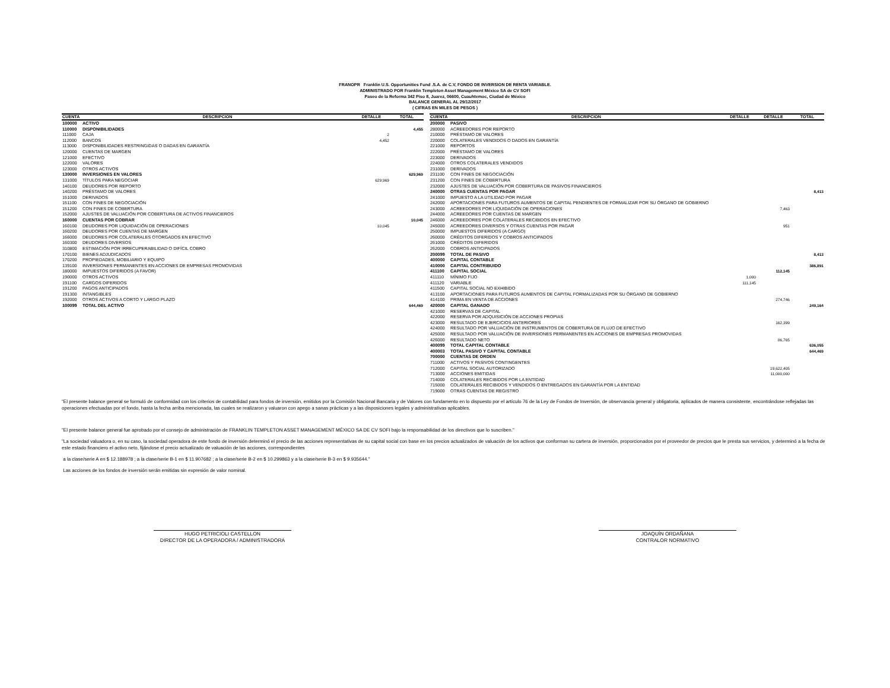FRANOPR Franklin U.S. Opportunities Fund .S.A. de C.V, FONDO DE INVERSION DE RENTA VARIABLE.
ADMINISTRADO POR Franklin Templeton Asset Management México SA de CV SOFI
Paseo de la Reforma 342 Piso 8, Juarez, 06600, Cuauhtemoc, Ciudad de México
BALANCE GENERAL AL 29/12/2017
( CIFRAS EN MILES DE PESOS )
| CUENTA | DESCRIPCION | DETALLE | TOTAL |
| --- | --- | --- | --- |
| 100000 | ACTIVO | | |
| 110000 | DISPONIBILIDADES | | 4,455 |
| 111000 | CAJA | 2 | |
| 112000 | BANCOS | 4,452 | |
| 113000 | DISPONIBILIDADES RESTRINGIDAS O DADAS EN GARANTÍA | | |
| 120000 | CUENTAS DE MARGEN | | |
| 121000 | EFECTIVO | | |
| 122000 | VALORES | | |
| 123000 | OTROS ACTIVOS | | |
| 130000 | INVERSIONES EN VALORES | | 629,969 |
| 131000 | TÍTULOS PARA NEGOCIAR | 629,969 | |
| 140100 | DEUDORES POR REPORTO | | |
| 140200 | PRÉSTAMO DE VALORES | | |
| 151000 | DERIVADOS | | |
| 151100 | CON FINES DE NEGOCIACIÓN | | |
| 151200 | CON FINES DE COBERTURA | | |
| 152000 | AJUSTES DE VALUACIÓN POR COBERTURA DE ACTIVOS FINANCIEROS | | |
| 160000 | CUENTAS POR COBRAR | | 10,045 |
| 160100 | DEUDORES POR LIQUIDACIÓN DE OPERACIONES | 10,045 | |
| 160200 | DEUDORES POR CUENTAS DE MARGEN | | |
| 166000 | DEUDORES POR COLATERALES OTORGADOS EN EFECTIVO | | |
| 160300 | DEUDORES DIVERSOS | | |
| 310800 | ESTIMACIÓN POR IRRECUPERABILIDAD O DIFÍCIL COBRO | | |
| 170100 | BIENES ADJUDICADOS | | |
| 170200 | PROPIEDADES, MOBILIARIO Y EQUIPO | | |
| 139100 | INVERSIONES PERMANENTES EN ACCIONES DE EMPRESAS PROMOVIDAS | | |
| 180000 | IMPUESTOS DIFERIDOS (A FAVOR) | | |
| 190000 | OTROS ACTIVOS | | |
| 191100 | CARGOS DIFERIDOS | | |
| 191200 | PAGOS ANTICIPADOS | | |
| 191300 | INTANGIBLES | | |
| 192000 | OTROS ACTIVOS A CORTO Y LARGO PLAZO | | |
| 100099 | TOTAL DEL ACTIVO | | 644,469 |
| CUENTA | DESCRIPCION | DETALLE | DETALLE | TOTAL |
| --- | --- | --- | --- | --- |
| 200000 | PASIVO | | | |
| 280000 | ACREEDORES POR REPORTO | | | |
| 210000 | PRÉSTAMO DE VALORES | | | |
| 220000 | COLATERALES VENDIDOS O DADOS EN GARANTÍA | | | |
| 221000 | REPORTOS | | | |
| 222000 | PRÉSTAMO DE VALORES | | | |
| 223000 | DERIVADOS | | | |
| 224000 | OTROS COLATERALES VENDIDOS | | | |
| 231000 | DERIVADOS | | | |
| 231100 | CON FINES DE NEGOCIACIÓN | | | |
| 231200 | CON FINES DE COBERTURA | | | |
| 232000 | AJUSTES DE VALUACIÓN POR COBERTURA DE PASIVOS FINANCIEROS | | | |
| 240000 | OTRAS CUENTAS POR PAGAR | | | 8,413 |
| 241000 | IMPUESTO A LA UTILIDAD POR PAGAR | | | |
| 242000 | APORTACIONES PARA FUTUROS AUMENTOS DE CAPITAL PENDIENTES DE FORMALIZAR POR SU ÓRGANO DE GOBIERNO | | | |
| 243000 | ACREEDORES POR LIQUIDACIÓN DE OPERACIONES | | 7,463 | |
| 244000 | ACREEDORES POR CUENTAS DE MARGEN | | | |
| 246000 | ACREEDORES POR COLATERALES RECIBIDOS EN EFECTIVO | | | |
| 245000 | ACREEDORES DIVERSOS Y OTRAS CUENTAS POR PAGAR | | 951 | |
| 250000 | IMPUESTOS DIFERIDOS (A CARGO) | | | |
| 260000 | CRÉDITOS DIFERIDOS Y COBROS ANTICIPADOS | | | |
| 261000 | CRÉDITOS DIFERIDOS | | | |
| 262000 | COBROS ANTICIPADOS | | | |
| 200099 | TOTAL DE PASIVO | | | 8,413 |
| 400000 | CAPITAL CONTABLE | | | |
| 410000 | CAPITAL CONTRIBUIDO | | | 386,891 |
| 411100 | CAPITAL SOCIAL | | 112,145 | |
| 411110 | MÍNIMO FIJO | 1,000 | | |
| 411120 | VARIABLE | 111,145 | | |
| 411500 | CAPITAL SOCIAL NO EXHIBIDO | | | |
| 413100 | APORTACIONES PARA FUTUROS AUMENTOS DE CAPITAL FORMALIZADAS POR SU ÓRGANO DE GOBIERNO | | | |
| 414100 | PRIMA EN VENTA DE ACCIONES | | 274,746 | |
| 420000 | CAPITAL GANADO | | | 249,164 |
| 421000 | RESERVAS DE CAPITAL | | | |
| 422000 | RESERVA POR ADQUISICIÓN DE ACCIONES PROPIAS | | | |
| 423000 | RESULTADO DE EJERCICIOS ANTERIORES | | 162,399 | |
| 424000 | RESULTADO POR VALUACIÓN DE INSTRUMENTOS DE COBERTURA DE FLUJO DE EFECTIVO | | | |
| 425000 | RESULTADO POR VALUACIÓN DE INVERSIONES PERMANENTES EN ACCIONES DE EMPRESAS PROMOVIDAS | | | |
| 426000 | RESULTADO NETO | | 86,765 | |
| 400099 | TOTAL CAPITAL CONTABLE | | | 636,055 |
| 400003 | TOTAL PASIVO Y CAPITAL CONTABLE | | | 644,469 |
| 700000 | CUENTAS DE ORDEN | | | |
| 711000 | ACTIVOS Y PASIVOS CONTINGENTES | | | |
| 712000 | CAPITAL SOCIAL AUTORIZADO | | 19,622,405 | |
| 713000 | ACCIONES EMITIDAS | | 11,000,000 | |
| 714000 | COLATERALES RECIBIDOS POR LA ENTIDAD | | | |
| 715000 | COLATERALES RECIBIDOS Y VENDIDOS O ENTREGADOS EN GARANTÍA POR LA ENTIDAD | | | |
| 719000 | OTRAS CUENTAS DE REGISTRO | | | |
"El presente balance general se formuló de conformidad con los criterios de contabilidad para fondos de inversión, emitidos por la Comisión Nacional Bancaria y de Valores con fundamento en lo dispuesto por el artículo 76 de la Ley de Fondos de Inversión, de observancia general y obligatoria, aplicados de manera consistente, encontrándose reflejadas las operaciones efectuadas por el fondo, hasta la fecha arriba mencionada, las cuales se realizaron y valuaron con apego a sanas prácticas y a las disposiciones legales y administrativas aplicables.
"El presente balance general fue aprobado por el consejo de administración de FRANKLIN TEMPLETON ASSET MANAGEMENT MÉXICO SA DE CV SOFI bajo la responsabilidad de los directivos que lo suscriben."
"La sociedad valuadora o, en su caso, la sociedad operadora de este fondo de inversión determinó el precio de las acciones representativas de su capital social con base en los precios actualizados de valuación de los activos que conforman su cartera de inversión, proporcionados por el proveedor de precios que le presta sus servicios, y determinó a la fecha de este estado financiero el activo neto, fijándose el precio actualizado de valuación de las acciones, correspondientes
a la clase/serie A en $ 12.188978 ; a la clase/serie B-1 en $ 11.907682 ; a la clase/serie B-2 en $ 10.299863 y a la clase/serie B-3 en $ 9.935644."
Las acciones de los fondos de inversión serán emitidas sin expresión de valor nominal.
HUGO PETRICIOLI CASTELLON
DIRECTOR DE LA OPERADORA / ADMINISTRADORA
JOAQUÍN ORDAÑANA
CONTRALOR NORMATIVO